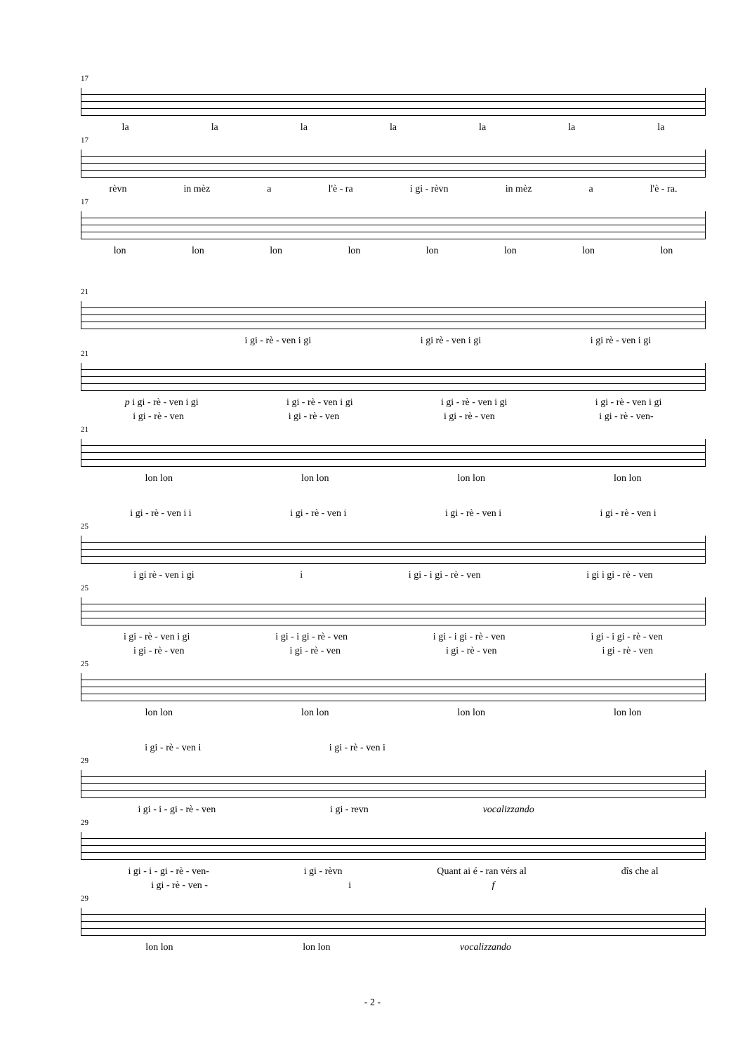17
la la la la la la la
17
rèvn in mèz a l'è - ra i gi - rèvn in mèz a l'è - ra.
17
lon lon lon lon lon lon lon lon
21
i gi - rè - ven i gi i gi rè - ven i gi i gi rè - ven i gi
21
p i gi - rè - ven i gi i gi - rè - ven i gi i gi - rè - ven i gi i gi - rè - ven i gi
i gi - rè - ven i gi - rè - ven i gi - rè - ven i gi - rè - ven-
21
lon lon lon lon lon lon lon lon
i gi - rè - ven i i i gi - rè - ven i i gi - rè - ven i i gi - rè - ven i
25
i gi rè - ven i gi i i gi - i gi - rè - ven i gi i gi - rè - ven
25
i gi - rè - ven i gi i gi - i gi - rè - ven i gi - i gi - rè - ven i gi - i gi - rè - ven
i gi - rè - ven i gi - rè - ven i gi - rè - ven i gi - rè - ven
25
lon lon lon lon lon lon lon lon
i gi - rè - ven i i gi - rè - ven i
29
i gi - i - gi - rè - ven i gi - revn vocalizzando
29
i gi - i - gi - rè - ven- i gi - rèvn Quant ai é - ran vérs al dîs che al
i gi - rè - ven - i f
29
lon lon lon lon vocalizzando
- 2 -